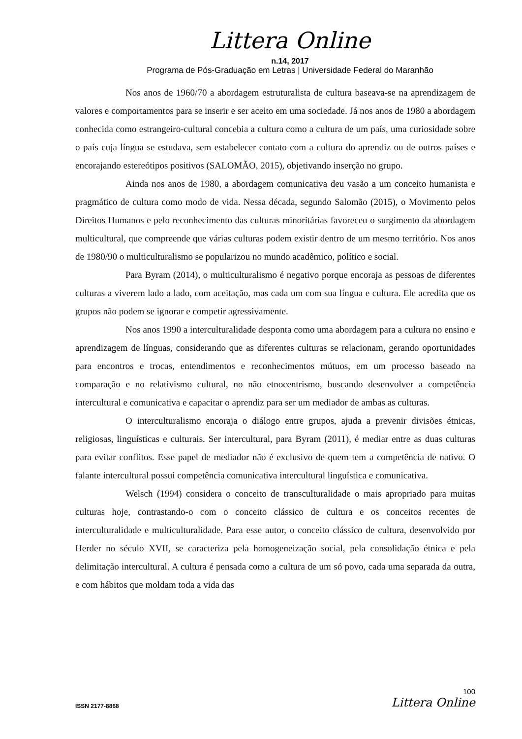Littera Online
n.14, 2017
Programa de Pós-Graduação em Letras | Universidade Federal do Maranhão
Nos anos de 1960/70 a abordagem estruturalista de cultura baseava-se na aprendizagem de valores e comportamentos para se inserir e ser aceito em uma sociedade. Já nos anos de 1980 a abordagem conhecida como estrangeiro-cultural concebia a cultura como a cultura de um país, uma curiosidade sobre o país cuja língua se estudava, sem estabelecer contato com a cultura do aprendiz ou de outros países e encorajando estereótipos positivos (SALOMÃO, 2015), objetivando inserção no grupo.
Ainda nos anos de 1980, a abordagem comunicativa deu vasão a um conceito humanista e pragmático de cultura como modo de vida. Nessa década, segundo Salomão (2015), o Movimento pelos Direitos Humanos e pelo reconhecimento das culturas minoritárias favoreceu o surgimento da abordagem multicultural, que compreende que várias culturas podem existir dentro de um mesmo território. Nos anos de 1980/90 o multiculturalismo se popularizou no mundo acadêmico, político e social.
Para Byram (2014), o multiculturalismo é negativo porque encoraja as pessoas de diferentes culturas a viverem lado a lado, com aceitação, mas cada um com sua língua e cultura. Ele acredita que os grupos não podem se ignorar e competir agressivamente.
Nos anos 1990 a interculturalidade desponta como uma abordagem para a cultura no ensino e aprendizagem de línguas, considerando que as diferentes culturas se relacionam, gerando oportunidades para encontros e trocas, entendimentos e reconhecimentos mútuos, em um processo baseado na comparação e no relativismo cultural, no não etnocentrismo, buscando desenvolver a competência intercultural e comunicativa e capacitar o aprendiz para ser um mediador de ambas as culturas.
O interculturalismo encoraja o diálogo entre grupos, ajuda a prevenir divisões étnicas, religiosas, linguísticas e culturais. Ser intercultural, para Byram (2011), é mediar entre as duas culturas para evitar conflitos. Esse papel de mediador não é exclusivo de quem tem a competência de nativo. O falante intercultural possui competência comunicativa intercultural linguística e comunicativa.
Welsch (1994) considera o conceito de transculturalidade o mais apropriado para muitas culturas hoje, contrastando-o com o conceito clássico de cultura e os conceitos recentes de interculturalidade e multiculturalidade. Para esse autor, o conceito clássico de cultura, desenvolvido por Herder no século XVII, se caracteriza pela homogeneização social, pela consolidação étnica e pela delimitação intercultural. A cultura é pensada como a cultura de um só povo, cada uma separada da outra, e com hábitos que moldam toda a vida das
100
ISSN 2177-8868 Littera Online